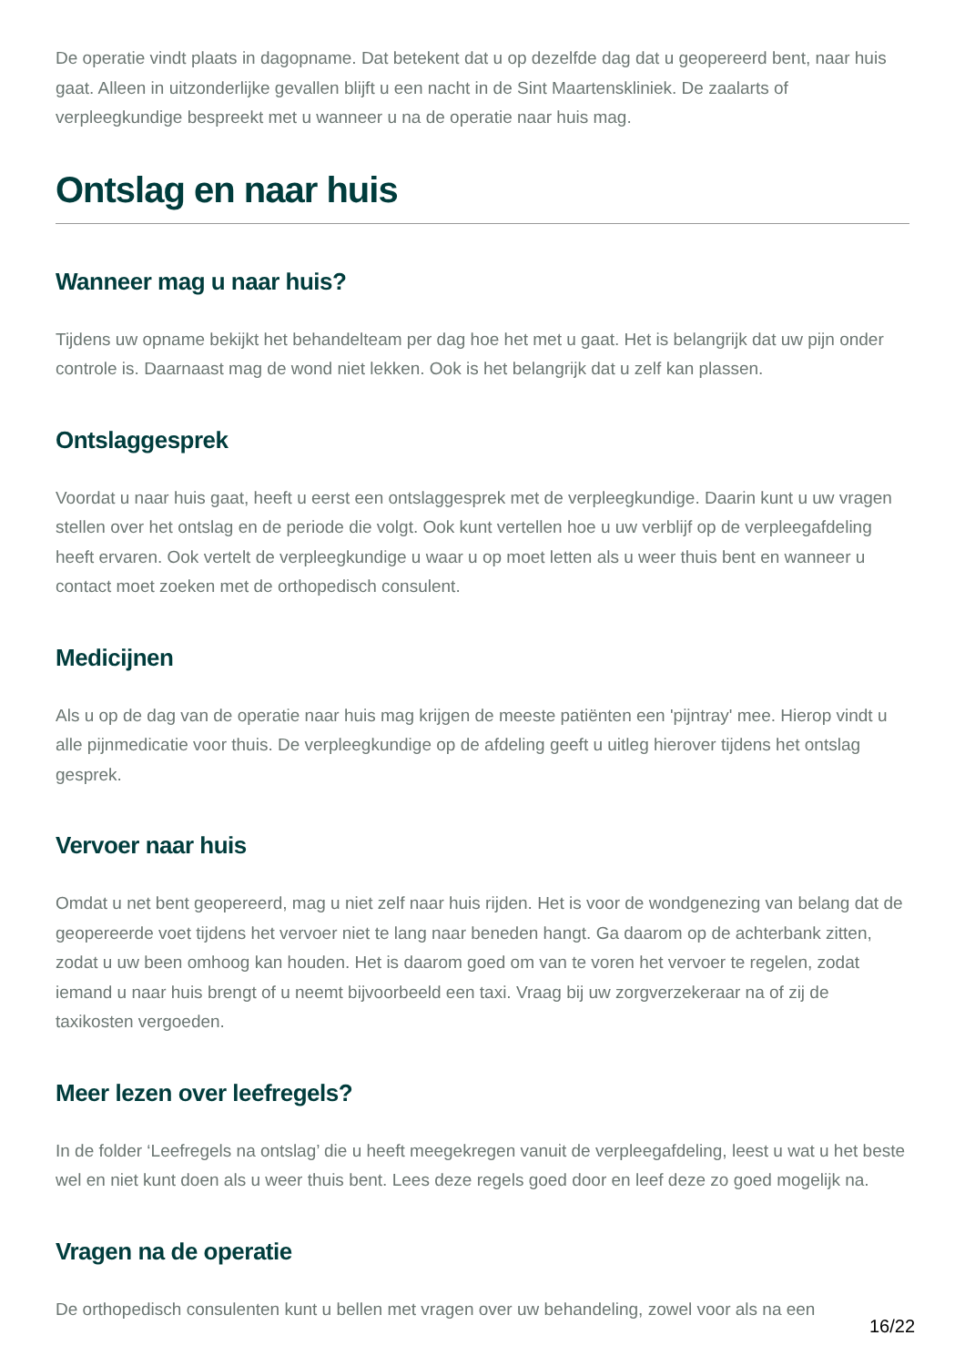De operatie vindt plaats in dagopname. Dat betekent dat u op dezelfde dag dat u geopereerd bent, naar huis gaat. Alleen in uitzonderlijke gevallen blijft u een nacht in de Sint Maartenskliniek. De zaalarts of verpleegkundige bespreekt met u wanneer u na de operatie naar huis mag.
Ontslag en naar huis
Wanneer mag u naar huis?
Tijdens uw opname bekijkt het behandelteam per dag hoe het met u gaat. Het is belangrijk dat uw pijn onder controle is. Daarnaast mag de wond niet lekken. Ook is het belangrijk dat u zelf kan plassen.
Ontslaggesprek
Voordat u naar huis gaat, heeft u eerst een ontslaggesprek met de verpleegkundige. Daarin kunt u uw vragen stellen over het ontslag en de periode die volgt. Ook kunt vertellen hoe u uw verblijf op de verpleegafdeling heeft ervaren. Ook vertelt de verpleegkundige u waar u op moet letten als u weer thuis bent en wanneer u contact moet zoeken met de orthopedisch consulent.
Medicijnen
Als u op de dag van de operatie naar huis mag krijgen de meeste patiënten een 'pijntray' mee. Hierop vindt u alle pijnmedicatie voor thuis. De verpleegkundige op de afdeling geeft u uitleg hierover tijdens het ontslag gesprek.
Vervoer naar huis
Omdat u net bent geopereerd, mag u niet zelf naar huis rijden. Het is voor de wondgenezing van belang dat de geopereerde voet tijdens het vervoer niet te lang naar beneden hangt. Ga daarom op de achterbank zitten, zodat u uw been omhoog kan houden. Het is daarom goed om van te voren het vervoer te regelen, zodat iemand u naar huis brengt of u neemt bijvoorbeeld een taxi. Vraag bij uw zorgverzekeraar na of zij de taxikosten vergoeden.
Meer lezen over leefregels?
In de folder ‘Leefregels na ontslag’ die u heeft meegekregen vanuit de verpleegafdeling, leest u wat u het beste wel en niet kunt doen als u weer thuis bent. Lees deze regels goed door en leef deze zo goed mogelijk na.
Vragen na de operatie
De orthopedisch consulenten kunt u bellen met vragen over uw behandeling, zowel voor als na een
16/22